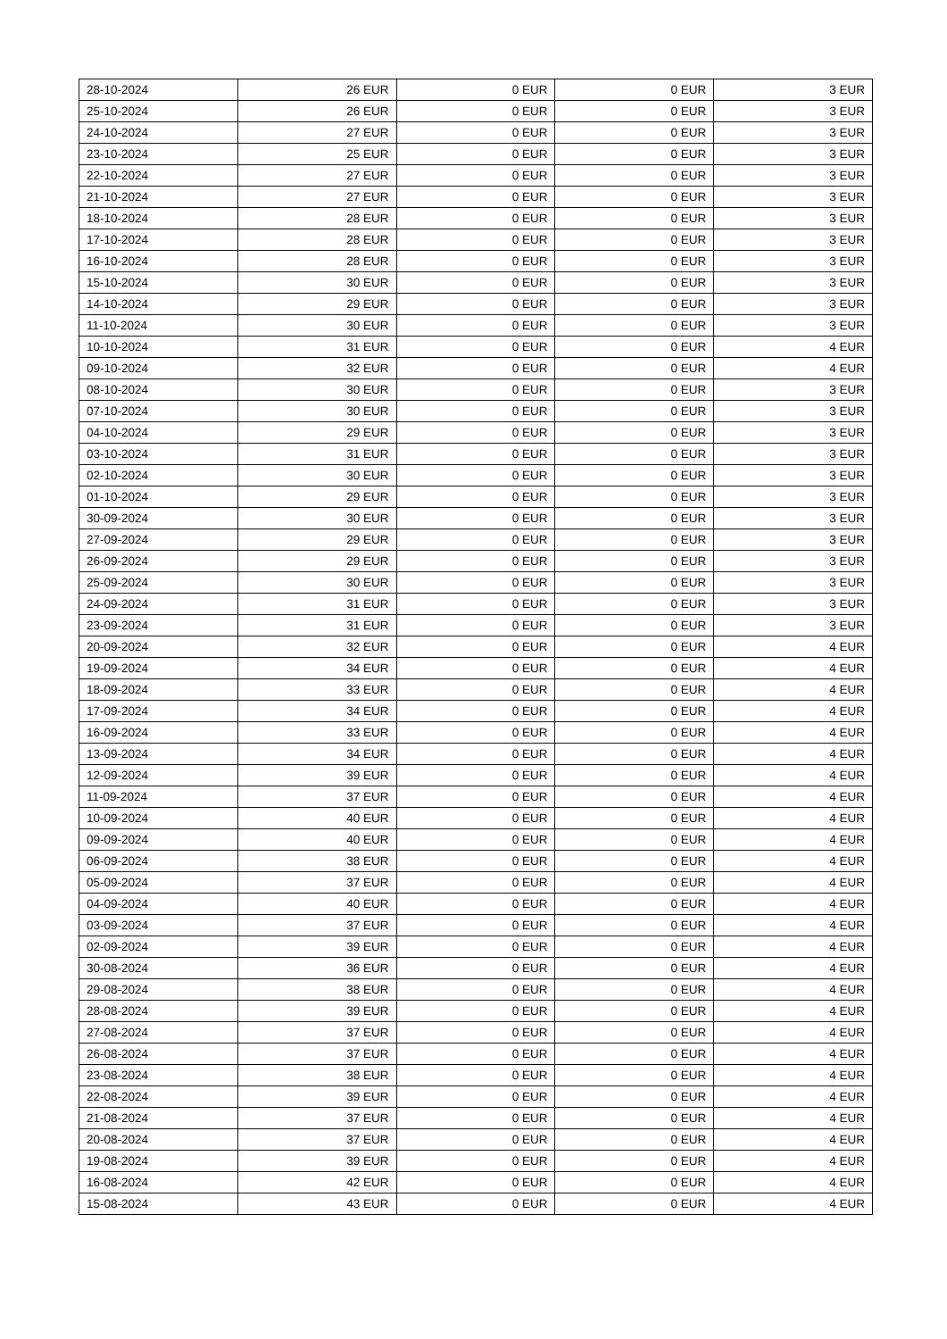| 28-10-2024 | 26 EUR | 0 EUR | 0 EUR | 3 EUR |
| 25-10-2024 | 26 EUR | 0 EUR | 0 EUR | 3 EUR |
| 24-10-2024 | 27 EUR | 0 EUR | 0 EUR | 3 EUR |
| 23-10-2024 | 25 EUR | 0 EUR | 0 EUR | 3 EUR |
| 22-10-2024 | 27 EUR | 0 EUR | 0 EUR | 3 EUR |
| 21-10-2024 | 27 EUR | 0 EUR | 0 EUR | 3 EUR |
| 18-10-2024 | 28 EUR | 0 EUR | 0 EUR | 3 EUR |
| 17-10-2024 | 28 EUR | 0 EUR | 0 EUR | 3 EUR |
| 16-10-2024 | 28 EUR | 0 EUR | 0 EUR | 3 EUR |
| 15-10-2024 | 30 EUR | 0 EUR | 0 EUR | 3 EUR |
| 14-10-2024 | 29 EUR | 0 EUR | 0 EUR | 3 EUR |
| 11-10-2024 | 30 EUR | 0 EUR | 0 EUR | 3 EUR |
| 10-10-2024 | 31 EUR | 0 EUR | 0 EUR | 4 EUR |
| 09-10-2024 | 32 EUR | 0 EUR | 0 EUR | 4 EUR |
| 08-10-2024 | 30 EUR | 0 EUR | 0 EUR | 3 EUR |
| 07-10-2024 | 30 EUR | 0 EUR | 0 EUR | 3 EUR |
| 04-10-2024 | 29 EUR | 0 EUR | 0 EUR | 3 EUR |
| 03-10-2024 | 31 EUR | 0 EUR | 0 EUR | 3 EUR |
| 02-10-2024 | 30 EUR | 0 EUR | 0 EUR | 3 EUR |
| 01-10-2024 | 29 EUR | 0 EUR | 0 EUR | 3 EUR |
| 30-09-2024 | 30 EUR | 0 EUR | 0 EUR | 3 EUR |
| 27-09-2024 | 29 EUR | 0 EUR | 0 EUR | 3 EUR |
| 26-09-2024 | 29 EUR | 0 EUR | 0 EUR | 3 EUR |
| 25-09-2024 | 30 EUR | 0 EUR | 0 EUR | 3 EUR |
| 24-09-2024 | 31 EUR | 0 EUR | 0 EUR | 3 EUR |
| 23-09-2024 | 31 EUR | 0 EUR | 0 EUR | 3 EUR |
| 20-09-2024 | 32 EUR | 0 EUR | 0 EUR | 4 EUR |
| 19-09-2024 | 34 EUR | 0 EUR | 0 EUR | 4 EUR |
| 18-09-2024 | 33 EUR | 0 EUR | 0 EUR | 4 EUR |
| 17-09-2024 | 34 EUR | 0 EUR | 0 EUR | 4 EUR |
| 16-09-2024 | 33 EUR | 0 EUR | 0 EUR | 4 EUR |
| 13-09-2024 | 34 EUR | 0 EUR | 0 EUR | 4 EUR |
| 12-09-2024 | 39 EUR | 0 EUR | 0 EUR | 4 EUR |
| 11-09-2024 | 37 EUR | 0 EUR | 0 EUR | 4 EUR |
| 10-09-2024 | 40 EUR | 0 EUR | 0 EUR | 4 EUR |
| 09-09-2024 | 40 EUR | 0 EUR | 0 EUR | 4 EUR |
| 06-09-2024 | 38 EUR | 0 EUR | 0 EUR | 4 EUR |
| 05-09-2024 | 37 EUR | 0 EUR | 0 EUR | 4 EUR |
| 04-09-2024 | 40 EUR | 0 EUR | 0 EUR | 4 EUR |
| 03-09-2024 | 37 EUR | 0 EUR | 0 EUR | 4 EUR |
| 02-09-2024 | 39 EUR | 0 EUR | 0 EUR | 4 EUR |
| 30-08-2024 | 36 EUR | 0 EUR | 0 EUR | 4 EUR |
| 29-08-2024 | 38 EUR | 0 EUR | 0 EUR | 4 EUR |
| 28-08-2024 | 39 EUR | 0 EUR | 0 EUR | 4 EUR |
| 27-08-2024 | 37 EUR | 0 EUR | 0 EUR | 4 EUR |
| 26-08-2024 | 37 EUR | 0 EUR | 0 EUR | 4 EUR |
| 23-08-2024 | 38 EUR | 0 EUR | 0 EUR | 4 EUR |
| 22-08-2024 | 39 EUR | 0 EUR | 0 EUR | 4 EUR |
| 21-08-2024 | 37 EUR | 0 EUR | 0 EUR | 4 EUR |
| 20-08-2024 | 37 EUR | 0 EUR | 0 EUR | 4 EUR |
| 19-08-2024 | 39 EUR | 0 EUR | 0 EUR | 4 EUR |
| 16-08-2024 | 42 EUR | 0 EUR | 0 EUR | 4 EUR |
| 15-08-2024 | 43 EUR | 0 EUR | 0 EUR | 4 EUR |